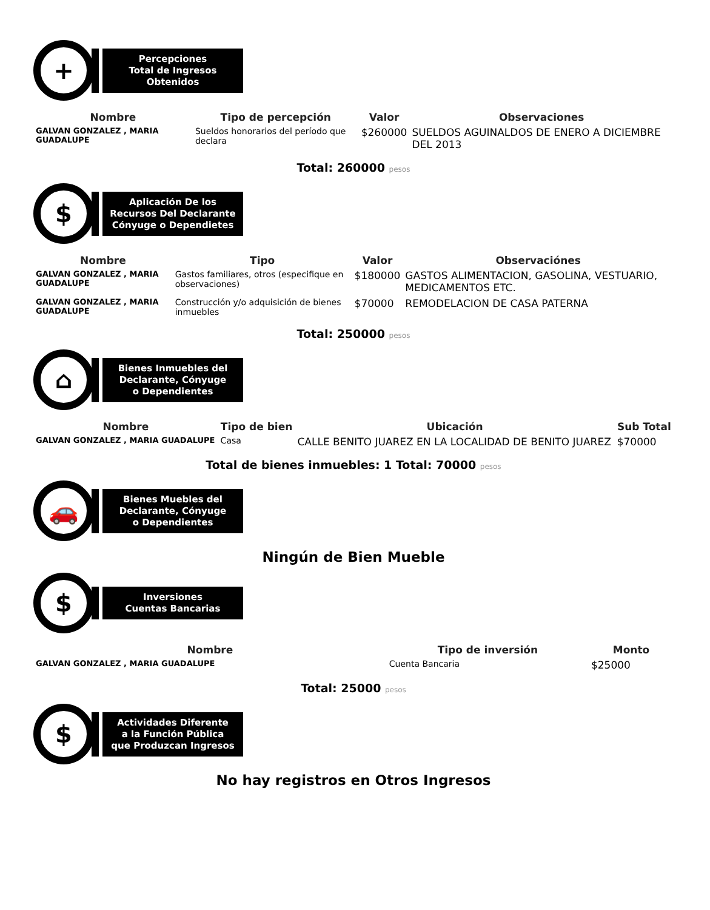+
Percepciones
Total de Ingresos
Obtenidos
| Nombre | Tipo de percepción | Valor | Observaciones |
| --- | --- | --- | --- |
| GALVAN GONZALEZ , MARIA GUADALUPE | Sueldos honorarios del período que declara | $260000 | SUELDOS AGUINALDOS DE ENERO A DICIEMBRE DEL 2013 |
Total: 260000 pesos
$
Aplicación De los
Recursos Del Declarante
Cónyuge o Dependietes
| Nombre | Tipo | Valor | Observaciónes |
| --- | --- | --- | --- |
| GALVAN GONZALEZ , MARIA GUADALUPE | Gastos familiares, otros (especifique en observaciones) | $180000 | GASTOS ALIMENTACION, GASOLINA, VESTUARIO, MEDICAMENTOS ETC. |
| GALVAN GONZALEZ , MARIA GUADALUPE | Construcción y/o adquisición de bienes inmuebles | $70000 | REMODELACION DE CASA PATERNA |
Total: 250000 pesos
⌂
Bienes Inmuebles del
Declarante, Cónyuge
o Dependientes
| Nombre | Tipo de bien | Ubicación | Sub Total |
| --- | --- | --- | --- |
| GALVAN GONZALEZ , MARIA GUADALUPE | Casa | CALLE BENITO JUAREZ EN LA LOCALIDAD DE BENITO JUAREZ | $70000 |
Total de bienes inmuebles: 1 Total: 70000 pesos
🚗
Bienes Muebles del
Declarante, Cónyuge
o Dependientes
Ningún de Bien Mueble
$
Inversiones
Cuentas Bancarias
| Nombre | Tipo de inversión | Monto |
| --- | --- | --- |
| GALVAN GONZALEZ , MARIA GUADALUPE | Cuenta Bancaria | $25000 |
Total: 25000 pesos
$
Actividades Diferente
a la Función Pública
que Produzcan Ingresos
No hay registros en Otros Ingresos